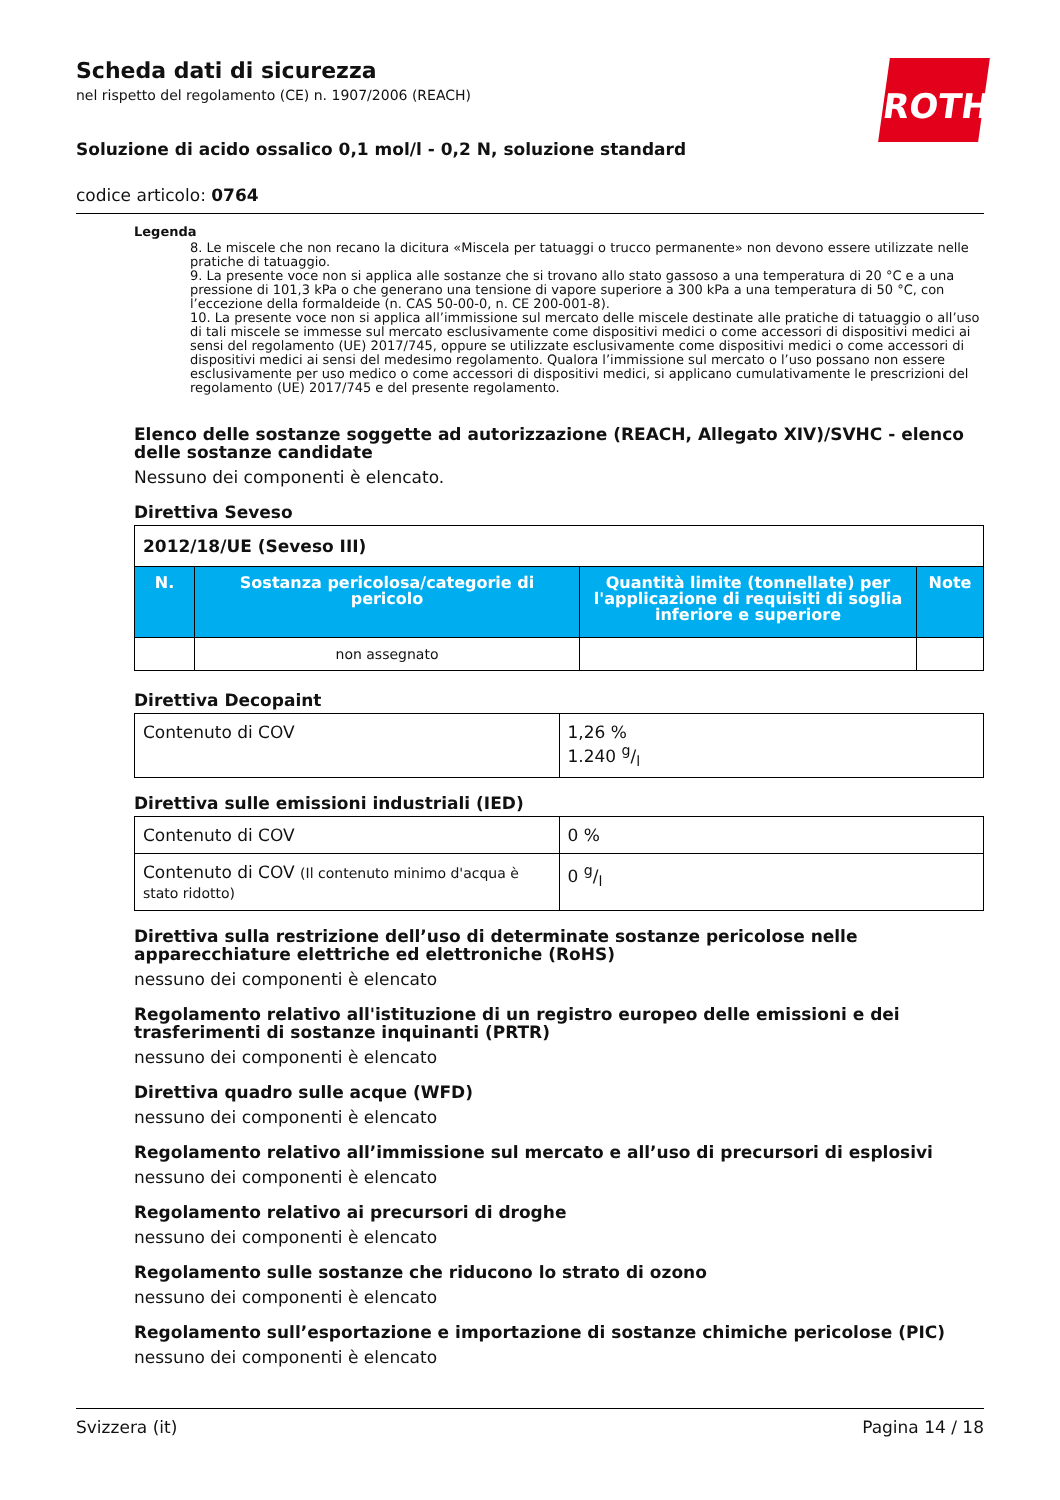ROTH
Scheda dati di sicurezza
nel rispetto del regolamento (CE) n. 1907/2006 (REACH)
Soluzione di acido ossalico 0,1 mol/l - 0,2 N, soluzione standard
codice articolo: 0764
Legenda
8. Le miscele che non recano la dicitura «Miscela per tatuaggi o trucco permanente» non devono essere utilizzate nelle pratiche di tatuaggio.
9. La presente voce non si applica alle sostanze che si trovano allo stato gassoso a una temperatura di 20 °C e a una pressione di 101,3 kPa o che generano una tensione di vapore superiore a 300 kPa a una temperatura di 50 °C, con l’eccezione della formaldeide (n. CAS 50-00-0, n. CE 200-001-8).
10. La presente voce non si applica all’immissione sul mercato delle miscele destinate alle pratiche di tatuaggio o all’uso di tali miscele se immesse sul mercato esclusivamente come dispositivi medici o come accessori di dispositivi medici ai sensi del regolamento (UE) 2017/745, oppure se utilizzate esclusivamente come dispositivi medici o come accessori di dispositivi medici ai sensi del medesimo regolamento. Qualora l’immissione sul mercato o l’uso possano non essere esclusivamente per uso medico o come accessori di dispositivi medici, si applicano cumulativamente le prescrizioni del regolamento (UE) 2017/745 e del presente regolamento.
Elenco delle sostanze soggette ad autorizzazione (REACH, Allegato XIV)/SVHC - elenco delle sostanze candidate
Nessuno dei componenti è elencato.
Direttiva Seveso
| 2012/18/UE (Seveso III) | | | |
| --- | --- | --- | --- |
| N. | Sostanza pericolosa/categorie di pericolo | Quantità limite (tonnellate) per l'applicazione di requisiti di soglia inferiore e superiore | Note |
| | non assegnato | | |
Direttiva Decopaint
| Contenuto di COV | 1,26 % 1.240 g/l |
Direttiva sulle emissioni industriali (IED)
| Contenuto di COV | 0 % |
| Contenuto di COV (Il contenuto minimo d'acqua è stato ridotto) | 0 g/l |
Direttiva sulla restrizione dell’uso di determinate sostanze pericolose nelle apparecchiature elettriche ed elettroniche (RoHS)
nessuno dei componenti è elencato
Regolamento relativo all'istituzione di un registro europeo delle emissioni e dei trasferimenti di sostanze inquinanti (PRTR)
nessuno dei componenti è elencato
Direttiva quadro sulle acque (WFD)
nessuno dei componenti è elencato
Regolamento relativo all’immissione sul mercato e all’uso di precursori di esplosivi
nessuno dei componenti è elencato
Regolamento relativo ai precursori di droghe
nessuno dei componenti è elencato
Regolamento sulle sostanze che riducono lo strato di ozono
nessuno dei componenti è elencato
Regolamento sull’esportazione e importazione di sostanze chimiche pericolose (PIC)
nessuno dei componenti è elencato
Svizzera (it) Pagina 14 / 18